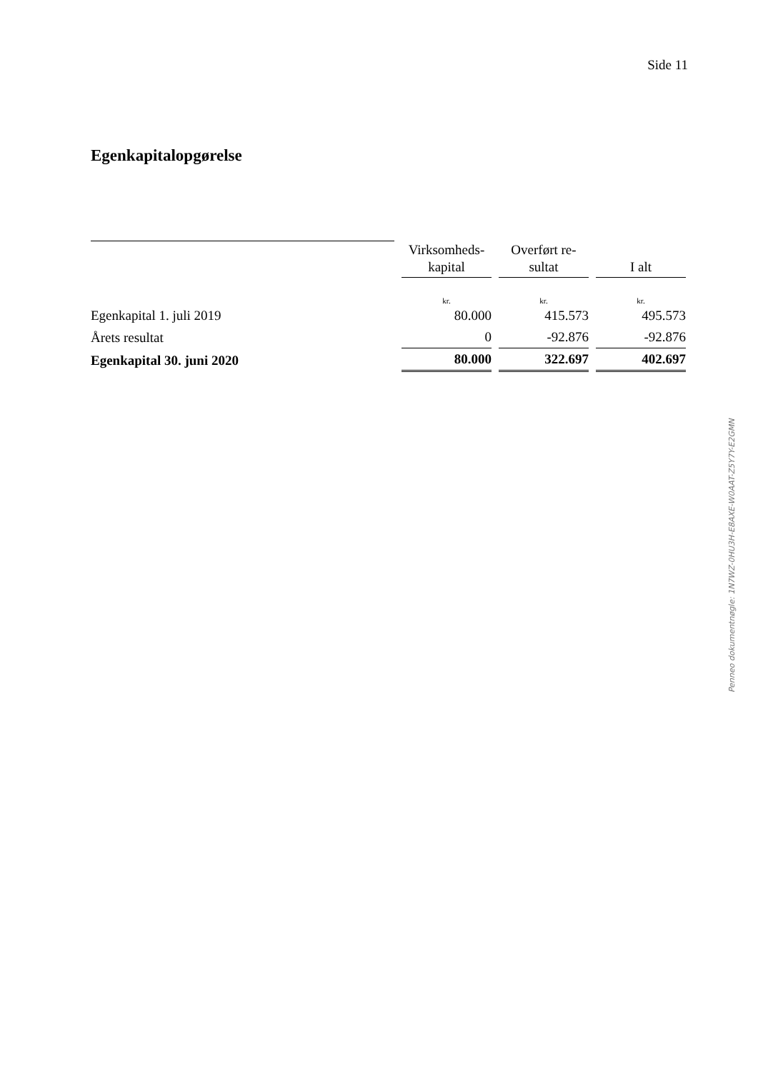Side 11
Egenkapitalopgørelse
| | Virksomheds- kapital | Overført re- sultat | I alt |
| | kr. | kr. | kr. |
| Egenkapital 1. juli 2019 | 80.000 | 415.573 | 495.573 |
| Årets resultat | 0 | -92.876 | -92.876 |
| Egenkapital 30. juni 2020 | 80.000 | 322.697 | 402.697 |
Penneo dokumentnøgle: 1N7WZ-0HU3H-E8AXE-W0AAT-Z5Y7Y-E2GMN